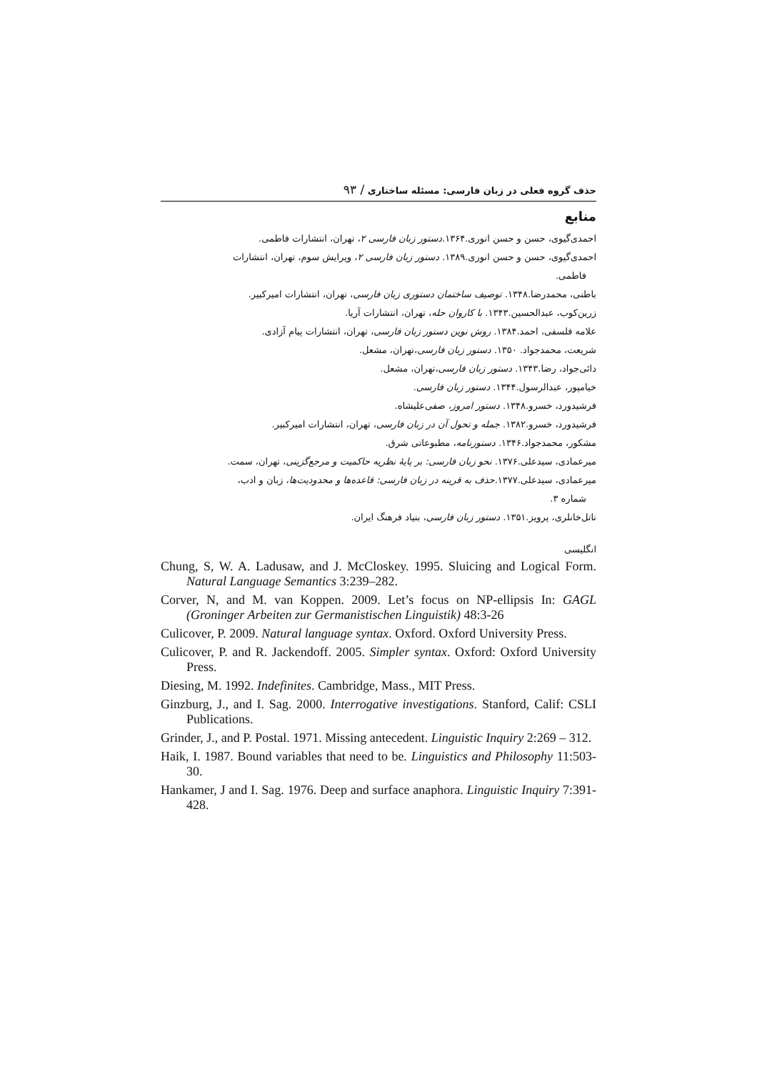حذف گروه فعلی در زبان فارسی: مسئله ساختاری / ۹۳
منابع
احمدی‌گیوی، حسن و حسن انوری.۱۳۶۴.دستور زبان فارسی ۲، تهران، انتشارات فاطمی.
احمدی‌گیوی، حسن و حسن انوری.۱۳۸۹. دستور زبان فارسی ۲، ویرایش سوم، تهران، انتشارات
فاطمی.
باطنی، محمدرضا.۱۳۴۸. توصیف ساختمان دستوری زبان فارسی، تهران، انتشارات امیرکبیر.
زرین‌کوب، عبدالحسین.۱۳۴۳. با کاروان حله، تهران، انتشارات آریا.
علامه فلسفی، احمد.۱۳۸۴. روش نوین دستور زبان فارسی، تهران، انتشارات پیام آزادی.
شریعت، محمدجواد. ۱۳۵۰. دستور زبان فارسی،تهران، مشعل.
دائی‌جواد، رضا.۱۳۴۳. دستور زبان فارسی،تهران، مشعل.
خیامپور، عبدالرسول.۱۳۴۴. دستور زبان فارسی.
فرشیدورد، خسرو.۱۳۴۸. دستور امروز، صفی‌علیشاه.
فرشیدورد، خسرو.۱۳۸۲. جمله و تحول آن در زبان فارسی، تهران، انتشارات امیرکبیر.
مشکور، محمدجواد.۱۳۴۶. دستورنامه، مطبوعاتی شرق.
میرعمادی، سیدعلی.۱۳۷۶. نحو زبان فارسی: بر پایهٔ نظریه حاکمیت و مرجع‌گزینی، تهران، سمت.
میرعمادی، سیدعلی.۱۳۷۷.حذف به قرینه در زبان فارسی: قاعده‌ها و محدودیت‌ها، زبان و ادب،
شماره ۳.
ناتل‌خانلری، پرویز.۱۳۵۱. دستور زبان فارسی، بنیاد فرهنگ ایران.
انگلیسی
Chung, S, W. A. Ladusaw, and J. McCloskey. 1995. Sluicing and Logical Form. Natural Language Semantics 3:239–282.
Corver, N, and M. van Koppen. 2009. Let’s focus on NP-ellipsis In: GAGL (Groninger Arbeiten zur Germanistischen Linguistik) 48:3-26
Culicover, P. 2009. Natural language syntax. Oxford. Oxford University Press.
Culicover, P. and R. Jackendoff. 2005. Simpler syntax. Oxford: Oxford University Press.
Diesing, M. 1992. Indefinites. Cambridge, Mass., MIT Press.
Ginzburg, J., and I. Sag. 2000. Interrogative investigations. Stanford, Calif: CSLI Publications.
Grinder, J., and P. Postal. 1971. Missing antecedent. Linguistic Inquiry 2:269 – 312.
Haik, I. 1987. Bound variables that need to be. Linguistics and Philosophy 11:503-30.
Hankamer, J and I. Sag. 1976. Deep and surface anaphora. Linguistic Inquiry 7:391-428.